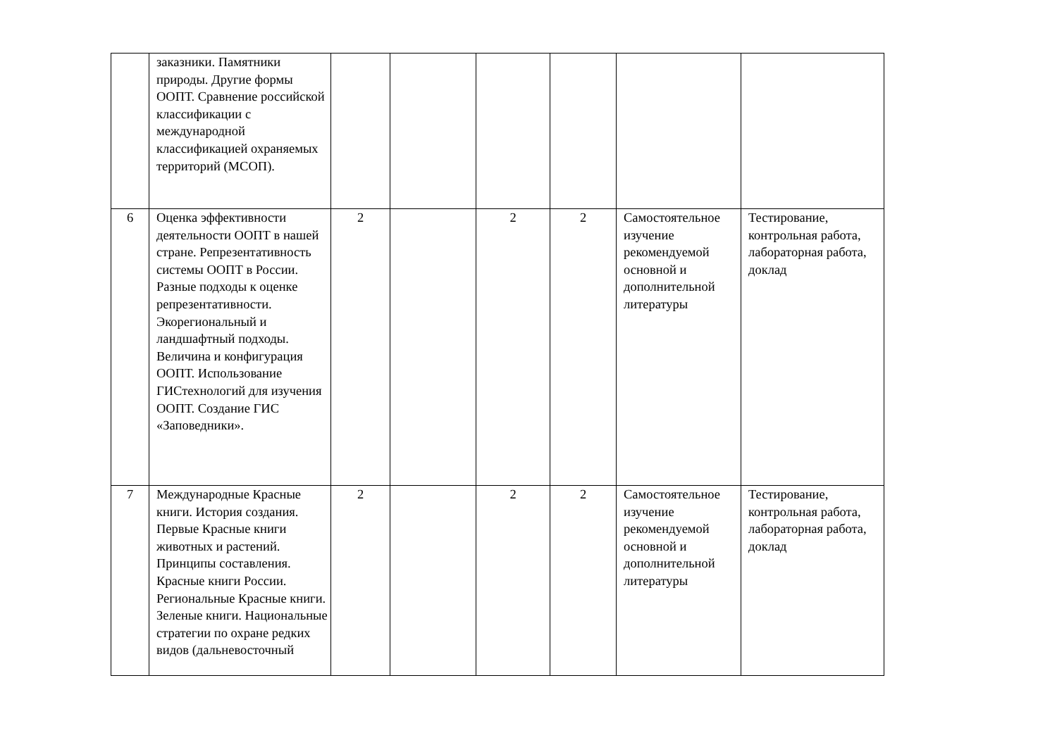| | заказники. Памятники природы. Другие формы ООПТ. Сравнение российской классификации с международной классификацией охраняемых территорий (МСОП). | | | | | | |
| 6 | Оценка эффективности деятельности ООПТ в нашей стране. Репрезентативность системы ООПТ в России. Разные подходы к оценке репрезентативности. Экорегиональный и ландшафтный подходы. Величина и конфигурация ООПТ. Использование ГИСтехнологий для изучения ООПТ. Создание ГИС «Заповедники». | 2 | | 2 | 2 | Самостоятельное изучение рекомендуемой основной и дополнительной литературы | Тестирование, контрольная работа, лабораторная работа, доклад |
| 7 | Международные Красные книги. История создания. Первые Красные книги животных и растений. Принципы составления. Красные книги России. Региональные Красные книги. Зеленые книги. Национальные стратегии по охране редких видов (дальневосточный | 2 | | 2 | 2 | Самостоятельное изучение рекомендуемой основной и дополнительной литературы | Тестирование, контрольная работа, лабораторная работа, доклад |